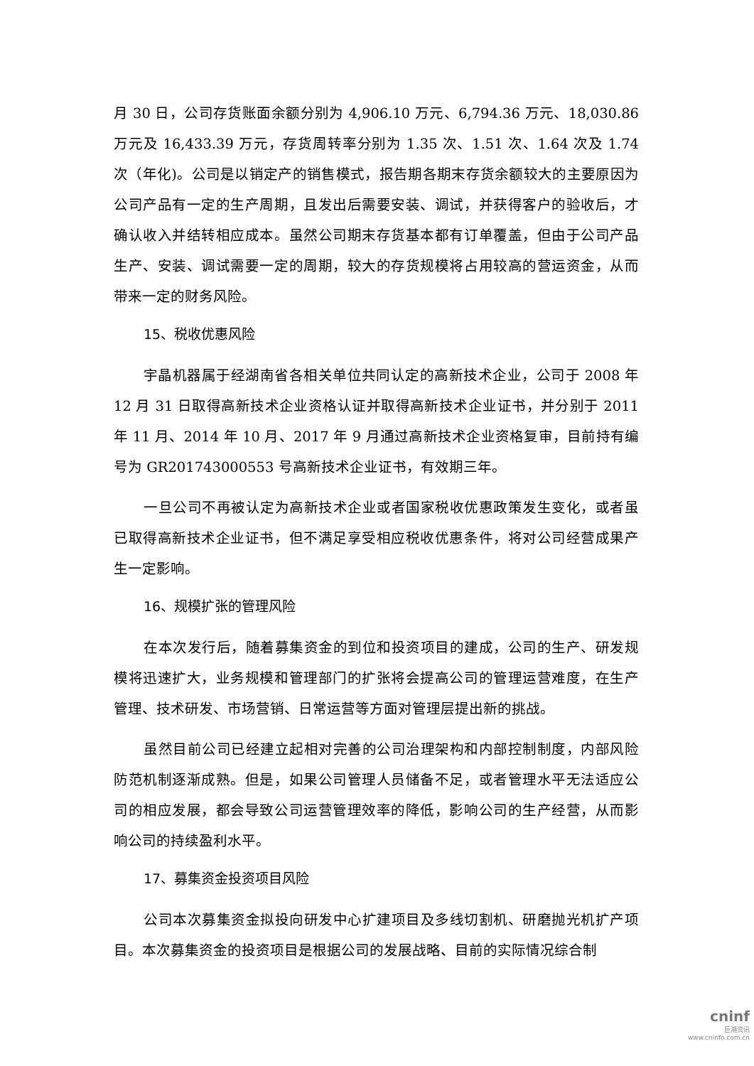月 30 日，公司存货账面余额分别为 4,906.10 万元、6,794.36 万元、18,030.86 万元及 16,433.39 万元，存货周转率分别为 1.35 次、1.51 次、1.64 次及 1.74 次（年化)。公司是以销定产的销售模式，报告期各期末存货余额较大的主要原因为公司产品有一定的生产周期，且发出后需要安装、调试，并获得客户的验收后，才确认收入并结转相应成本。虽然公司期末存货基本都有订单覆盖，但由于公司产品生产、安装、调试需要一定的周期，较大的存货规模将占用较高的营运资金，从而带来一定的财务风险。
15、税收优惠风险
宇晶机器属于经湖南省各相关单位共同认定的高新技术企业，公司于 2008 年 12 月 31 日取得高新技术企业资格认证并取得高新技术企业证书，并分别于 2011 年 11 月、2014 年 10 月、2017 年 9 月通过高新技术企业资格复审，目前持有编号为 GR201743000553 号高新技术企业证书，有效期三年。
一旦公司不再被认定为高新技术企业或者国家税收优惠政策发生变化，或者虽已取得高新技术企业证书，但不满足享受相应税收优惠条件，将对公司经营成果产生一定影响。
16、规模扩张的管理风险
在本次发行后，随着募集资金的到位和投资项目的建成，公司的生产、研发规模将迅速扩大，业务规模和管理部门的扩张将会提高公司的管理运营难度，在生产管理、技术研发、市场营销、日常运营等方面对管理层提出新的挑战。
虽然目前公司已经建立起相对完善的公司治理架构和内部控制制度，内部风险防范机制逐渐成熟。但是，如果公司管理人员储备不足，或者管理水平无法适应公司的相应发展，都会导致公司运营管理效率的降低，影响公司的生产经营，从而影响公司的持续盈利水平。
17、募集资金投资项目风险
公司本次募集资金拟投向研发中心扩建项目及多线切割机、研磨抛光机扩产项目。本次募集资金的投资项目是根据公司的发展战略、目前的实际情况综合制
cninf
巨潮资讯
www.cninfo.com.cn